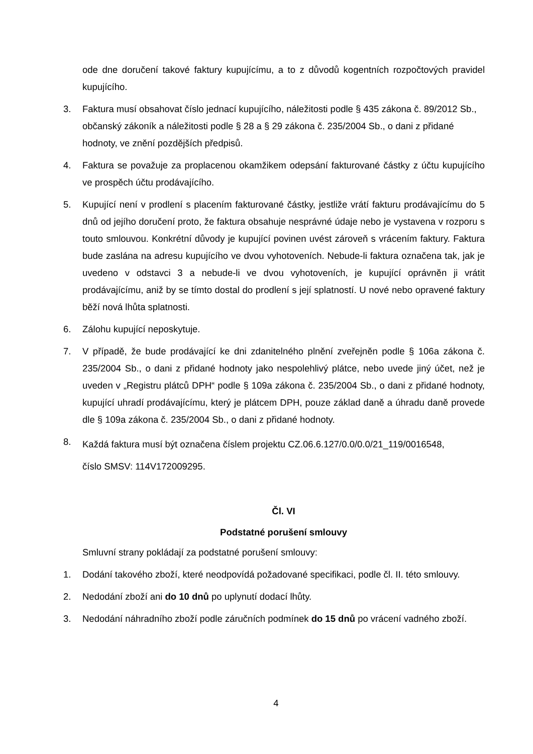ode dne doručení takové faktury kupujícímu, a to z důvodů kogentních rozpočtových pravidel kupujícího.
3. Faktura musí obsahovat číslo jednací kupujícího, náležitosti podle § 435 zákona č. 89/2012 Sb., občanský zákoník a náležitosti podle § 28 a § 29 zákona č. 235/2004 Sb., o dani z přidané hodnoty, ve znění pozdějších předpisů.
4. Faktura se považuje za proplacenou okamžikem odepsání fakturované částky z účtu kupujícího ve prospěch účtu prodávajícího.
5. Kupující není v prodlení s placením fakturované částky, jestliže vrátí fakturu prodávajícímu do 5 dnů od jejího doručení proto, že faktura obsahuje nesprávné údaje nebo je vystavena v rozporu s touto smlouvou. Konkrétní důvody je kupující povinen uvést zároveň s vrácením faktury. Faktura bude zaslána na adresu kupujícího ve dvou vyhotoveních. Nebude-li faktura označena tak, jak je uvedeno v odstavci 3 a nebude-li ve dvou vyhotoveních, je kupující oprávněn ji vrátit prodávajícímu, aniž by se tímto dostal do prodlení s její splatností. U nové nebo opravené faktury běží nová lhůta splatnosti.
6. Zálohu kupující neposkytuje.
7. V případě, že bude prodávající ke dni zdanitelného plnění zveřejněn podle § 106a zákona č. 235/2004 Sb., o dani z přidané hodnoty jako nespolehlivý plátce, nebo uvede jiný účet, než je uveden v „Registru plátců DPH“ podle § 109a zákona č. 235/2004 Sb., o dani z přidané hodnoty, kupující uhradí prodávajícímu, který je plátcem DPH, pouze základ daně a úhradu daně provede dle § 109a zákona č. 235/2004 Sb., o dani z přidané hodnoty.
8.
Každá faktura musí být označena číslem projektu CZ.06.6.127/0.0/0.0/21_119/0016548,
číslo SMSV: 114V172009295.
Čl. VI
Podstatné porušení smlouvy
Smluvní strany pokládají za podstatné porušení smlouvy:
1. Dodání takového zboží, které neodpovídá požadované specifikaci, podle čl. II. této smlouvy.
2. Nedodání zboží ani do 10 dnů po uplynutí dodací lhůty.
3. Nedodání náhradního zboží podle záručních podmínek do 15 dnů po vrácení vadného zboží.
4